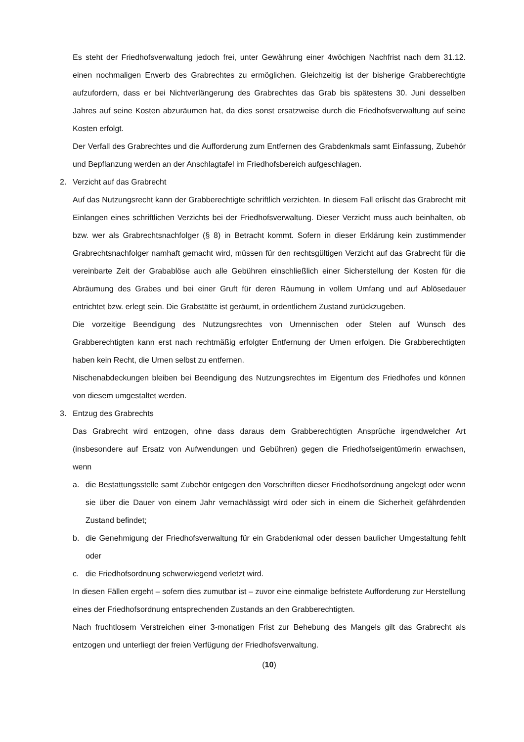Es steht der Friedhofsverwaltung jedoch frei, unter Gewährung einer 4wöchigen Nachfrist nach dem 31.12. einen nochmaligen Erwerb des Grabrechtes zu ermöglichen. Gleichzeitig ist der bisherige Grabberechtigte aufzufordern, dass er bei Nichtverlängerung des Grabrechtes das Grab bis spätestens 30. Juni desselben Jahres auf seine Kosten abzuräumen hat, da dies sonst ersatzweise durch die Friedhofsverwaltung auf seine Kosten erfolgt.
Der Verfall des Grabrechtes und die Aufforderung zum Entfernen des Grabdenkmals samt Einfassung, Zubehör und Bepflanzung werden an der Anschlagtafel im Friedhofsbereich aufgeschlagen.
2. Verzicht auf das Grabrecht
Auf das Nutzungsrecht kann der Grabberechtigte schriftlich verzichten. In diesem Fall erlischt das Grabrecht mit Einlangen eines schriftlichen Verzichts bei der Friedhofsverwaltung. Dieser Verzicht muss auch beinhalten, ob bzw. wer als Grabrechtsnachfolger (§ 8) in Betracht kommt. Sofern in dieser Erklärung kein zustimmender Grabrechtsnachfolger namhaft gemacht wird, müssen für den rechtsgültigen Verzicht auf das Grabrecht für die vereinbarte Zeit der Grabablöse auch alle Gebühren einschließlich einer Sicherstellung der Kosten für die Abräumung des Grabes und bei einer Gruft für deren Räumung in vollem Umfang und auf Ablösedauer entrichtet bzw. erlegt sein. Die Grabstätte ist geräumt, in ordentlichem Zustand zurückzugeben.
Die vorzeitige Beendigung des Nutzungsrechtes von Urnennischen oder Stelen auf Wunsch des Grabberechtigten kann erst nach rechtmäßig erfolgter Entfernung der Urnen erfolgen. Die Grabberechtigten haben kein Recht, die Urnen selbst zu entfernen.
Nischenabdeckungen bleiben bei Beendigung des Nutzungsrechtes im Eigentum des Friedhofes und können von diesem umgestaltet werden.
3. Entzug des Grabrechts
Das Grabrecht wird entzogen, ohne dass daraus dem Grabberechtigten Ansprüche irgendwelcher Art (insbesondere auf Ersatz von Aufwendungen und Gebühren) gegen die Friedhofseigentümerin erwachsen, wenn
a. die Bestattungsstelle samt Zubehör entgegen den Vorschriften dieser Friedhofsordnung angelegt oder wenn sie über die Dauer von einem Jahr vernachlässigt wird oder sich in einem die Sicherheit gefährdenden Zustand befindet;
b. die Genehmigung der Friedhofsverwaltung für ein Grabdenkmal oder dessen baulicher Umgestaltung fehlt oder
c. die Friedhofsordnung schwerwiegend verletzt wird.
In diesen Fällen ergeht – sofern dies zumutbar ist – zuvor eine einmalige befristete Aufforderung zur Herstellung eines der Friedhofsordnung entsprechenden Zustands an den Grabberechtigten.
Nach fruchtlosem Verstreichen einer 3-monatigen Frist zur Behebung des Mangels gilt das Grabrecht als entzogen und unterliegt der freien Verfügung der Friedhofsverwaltung.
(10)